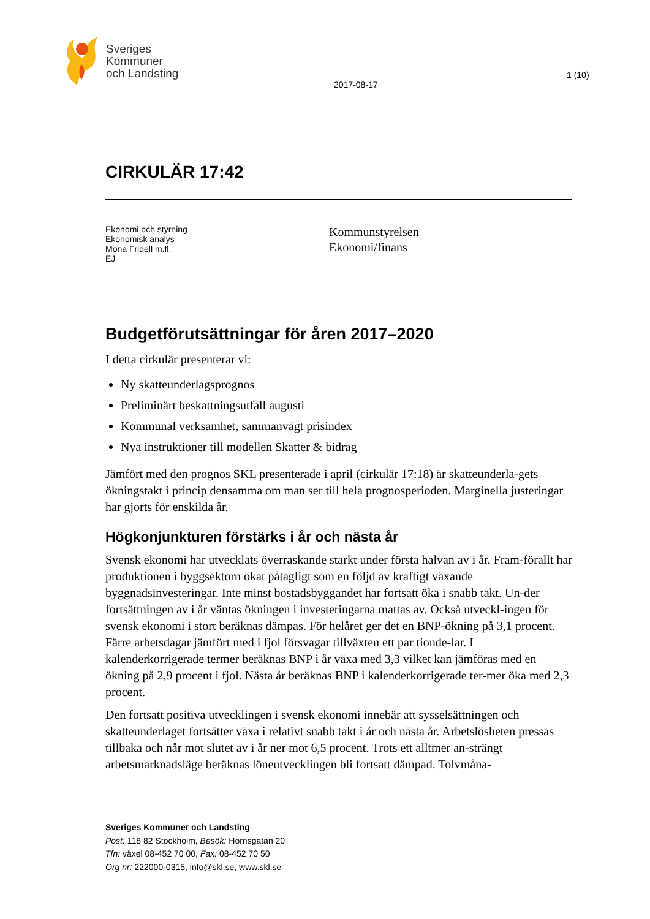Sveriges
Kommuner
och Landsting
2017-08-17
1 (10)
CIRKULÄR 17:42
Ekonomi och styrning
Ekonomisk analys
Mona Fridell m.fl.
EJ
Kommunstyrelsen
Ekonomi/finans
Budgetförutsättningar för åren 2017–2020
I detta cirkulär presenterar vi:
Ny skatteunderlagsprognos
Preliminärt beskattningsutfall augusti
Kommunal verksamhet, sammanvägt prisindex
Nya instruktioner till modellen Skatter & bidrag
Jämfört med den prognos SKL presenterade i april (cirkulär 17:18) är skatteunderla-gets ökningstakt i princip densamma om man ser till hela prognosperioden. Marginella justeringar har gjorts för enskilda år.
Högkonjunkturen förstärks i år och nästa år
Svensk ekonomi har utvecklats överraskande starkt under första halvan av i år. Fram-förallt har produktionen i byggsektorn ökat påtagligt som en följd av kraftigt växande byggnadsinvesteringar. Inte minst bostadsbyggandet har fortsatt öka i snabb takt. Un-der fortsättningen av i år väntas ökningen i investeringarna mattas av. Också utveckl-ingen för svensk ekonomi i stort beräknas dämpas. För helåret ger det en BNP-ökning på 3,1 procent. Färre arbetsdagar jämfört med i fjol försvagar tillväxten ett par tionde-lar. I kalenderkorrigerade termer beräknas BNP i år växa med 3,3 vilket kan jämföras med en ökning på 2,9 procent i fjol. Nästa år beräknas BNP i kalenderkorrigerade ter-mer öka med 2,3 procent.
Den fortsatt positiva utvecklingen i svensk ekonomi innebär att sysselsättningen och skatteunderlaget fortsätter växa i relativt snabb takt i år och nästa år. Arbetslösheten pressas tillbaka och når mot slutet av i år ner mot 6,5 procent. Trots ett alltmer an-strängt arbetsmarknadsläge beräknas löneutvecklingen bli fortsatt dämpad. Tolvmåna-
Sveriges Kommuner och Landsting
Post: 118 82 Stockholm, Besök: Hornsgatan 20
Tfn: växel 08-452 70 00, Fax: 08-452 70 50
Org nr: 222000-0315, info@skl.se, www.skl.se